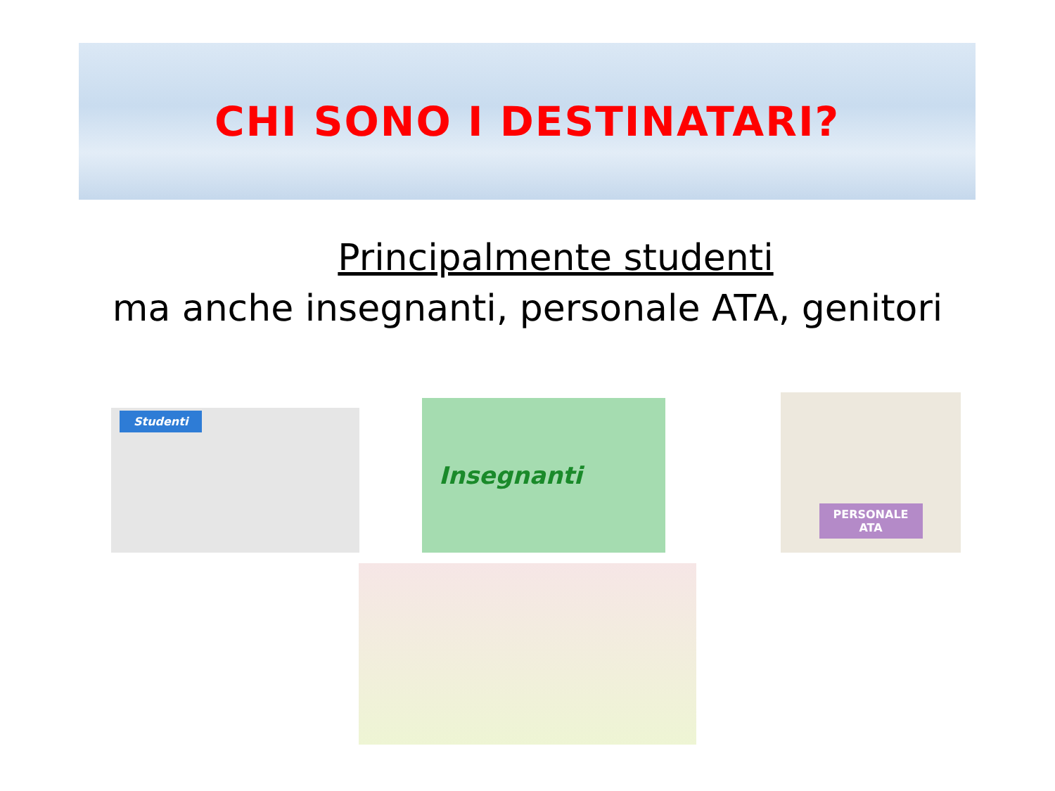CHI SONO I DESTINATARI?
Principalmente studenti
ma anche insegnanti, personale ATA, genitori
Studenti Insegnanti
PERSONALE
ATA